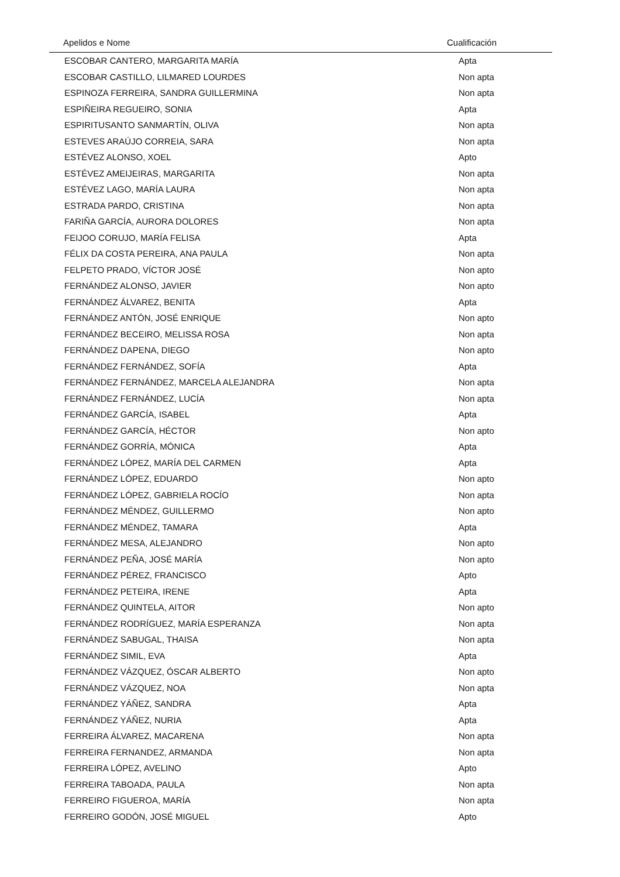| Apelidos e Nome | Cualificación |
| --- | --- |
| ESCOBAR CANTERO, MARGARITA MARÍA | Apta |
| ESCOBAR CASTILLO, LILMARED LOURDES | Non apta |
| ESPINOZA FERREIRA, SANDRA GUILLERMINA | Non apta |
| ESPIÑEIRA REGUEIRO, SONIA | Apta |
| ESPIRITUSANTO SANMARTÍN, OLIVA | Non apta |
| ESTEVES ARAÚJO CORREIA, SARA | Non apta |
| ESTÉVEZ ALONSO, XOEL | Apto |
| ESTÉVEZ AMEIJEIRAS, MARGARITA | Non apta |
| ESTÉVEZ LAGO, MARÍA LAURA | Non apta |
| ESTRADA PARDO, CRISTINA | Non apta |
| FARIÑA GARCÍA, AURORA DOLORES | Non apta |
| FEIJOO CORUJO, MARÍA FELISA | Apta |
| FÉLIX DA COSTA PEREIRA, ANA PAULA | Non apta |
| FELPETO PRADO, VÍCTOR JOSÉ | Non apto |
| FERNÁNDEZ ALONSO, JAVIER | Non apto |
| FERNÁNDEZ ÁLVAREZ, BENITA | Apta |
| FERNÁNDEZ ANTÓN, JOSÉ ENRIQUE | Non apto |
| FERNÁNDEZ BECEIRO, MELISSA ROSA | Non apta |
| FERNÁNDEZ DAPENA, DIEGO | Non apto |
| FERNÁNDEZ FERNÁNDEZ, SOFÍA | Apta |
| FERNÁNDEZ FERNÁNDEZ, MARCELA ALEJANDRA | Non apta |
| FERNÁNDEZ FERNÁNDEZ, LUCÍA | Non apta |
| FERNÁNDEZ GARCÍA, ISABEL | Apta |
| FERNÁNDEZ GARCÍA, HÉCTOR | Non apto |
| FERNÁNDEZ GORRÍA, MÓNICA | Apta |
| FERNÁNDEZ LÓPEZ, MARÍA DEL CARMEN | Apta |
| FERNÁNDEZ LÓPEZ, EDUARDO | Non apto |
| FERNÁNDEZ LÓPEZ, GABRIELA ROCÍO | Non apta |
| FERNÁNDEZ MÉNDEZ, GUILLERMO | Non apto |
| FERNÁNDEZ MÉNDEZ, TAMARA | Apta |
| FERNÁNDEZ MESA, ALEJANDRO | Non apto |
| FERNÁNDEZ PEÑA, JOSÉ MARÍA | Non apto |
| FERNÁNDEZ PÉREZ, FRANCISCO | Apto |
| FERNÁNDEZ PETEIRA, IRENE | Apta |
| FERNÁNDEZ QUINTELA, AITOR | Non apto |
| FERNÁNDEZ RODRÍGUEZ, MARÍA ESPERANZA | Non apta |
| FERNÁNDEZ SABUGAL, THAISA | Non apta |
| FERNÁNDEZ SIMIL, EVA | Apta |
| FERNÁNDEZ VÁZQUEZ, ÓSCAR ALBERTO | Non apto |
| FERNÁNDEZ VÁZQUEZ, NOA | Non apta |
| FERNÁNDEZ YÁÑEZ, SANDRA | Apta |
| FERNÁNDEZ YÁÑEZ, NURIA | Apta |
| FERREIRA ÁLVAREZ, MACARENA | Non apta |
| FERREIRA FERNANDEZ, ARMANDA | Non apta |
| FERREIRA LÓPEZ, AVELINO | Apto |
| FERREIRA TABOADA, PAULA | Non apta |
| FERREIRO FIGUEROA, MARÍA | Non apta |
| FERREIRO GODÓN, JOSÉ MIGUEL | Apto |